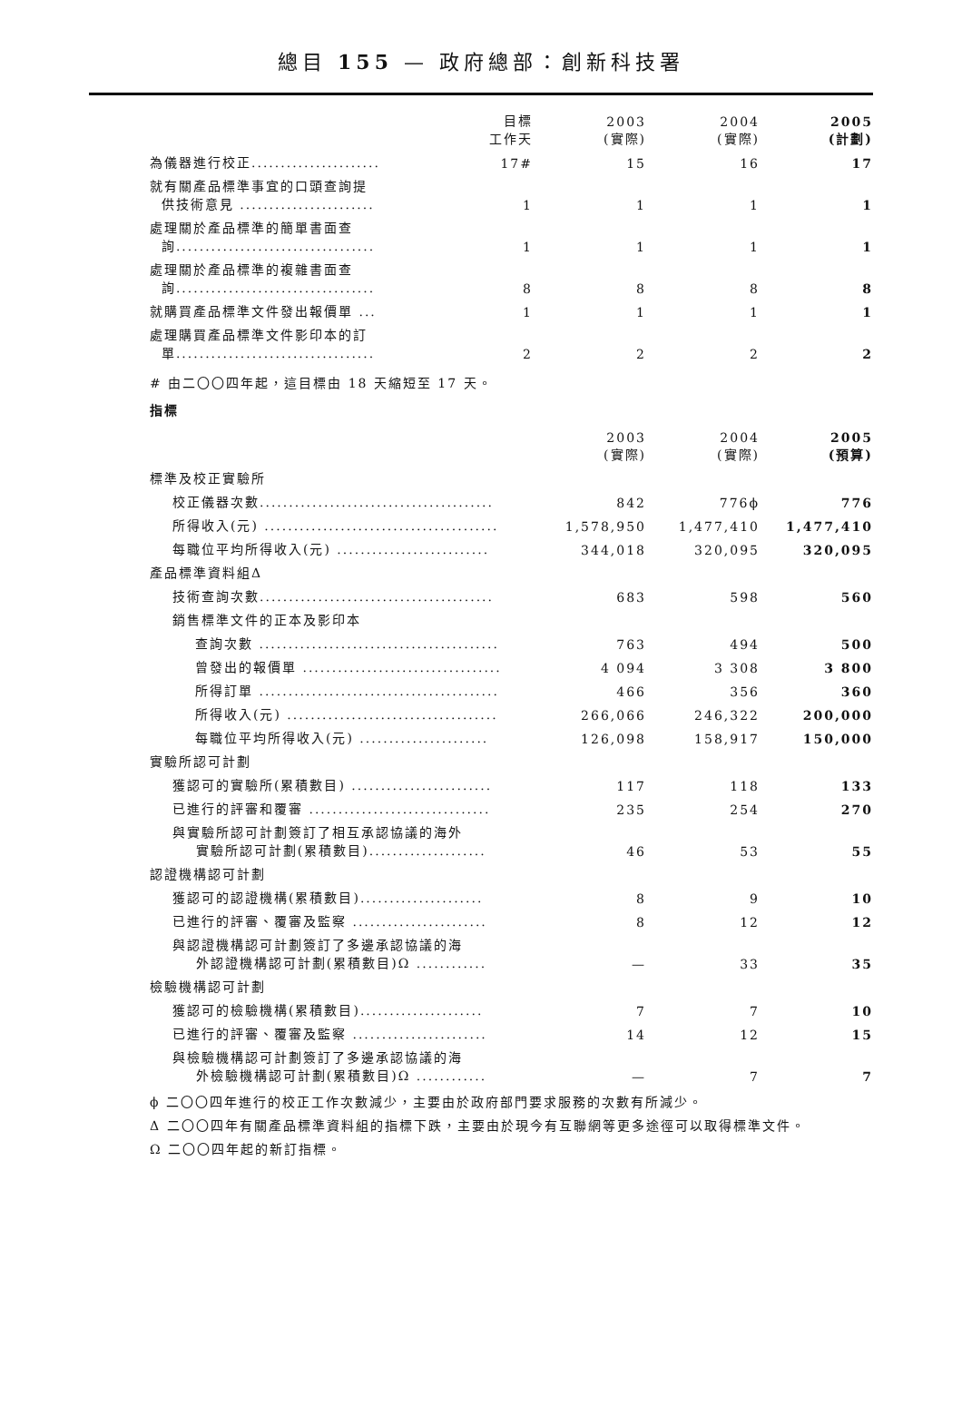總目 155 — 政府總部：創新科技署
| | 目標 工作天 | 2003 (實際) | 2004 (實際) | 2005 (計劃) |
| --- | --- | --- | --- | --- |
| 為儀器進行校正...................... | 17# | 15 | 16 | 17 |
| 就有關產品標準事宜的口頭查詢提 供技術意見 ....................... | 1 | 1 | 1 | 1 |
| 處理關於產品標準的簡單書面查 詢.................................. | 1 | 1 | 1 | 1 |
| 處理關於產品標準的複雜書面查 詢.................................. | 8 | 8 | 8 | 8 |
| 就購買產品標準文件發出報價單 ... | 1 | 1 | 1 | 1 |
| 處理購買產品標準文件影印本的訂 單.................................. | 2 | 2 | 2 | 2 |
# 由二〇〇四年起，這目標由 18 天縮短至 17 天。
指標
| | 2003 (實際) | 2004 (實際) | 2005 (預算) |
| --- | --- | --- | --- |
| 標準及校正實驗所 | | | |
| 校正儀器次數........................................ | 842 | 776ϕ | 776 |
| 所得收入(元) ........................................ | 1,578,950 | 1,477,410 | 1,477,410 |
| 每職位平均所得收入(元) .......................... | 344,018 | 320,095 | 320,095 |
| 產品標準資料組Δ | | | |
| 技術查詢次數........................................ | 683 | 598 | 560 |
| 銷售標準文件的正本及影印本 | | | |
| 查詢次數 ......................................... | 763 | 494 | 500 |
| 曾發出的報價單 .................................. | 4 094 | 3 308 | 3 800 |
| 所得訂單 ......................................... | 466 | 356 | 360 |
| 所得收入(元) .................................... | 266,066 | 246,322 | 200,000 |
| 每職位平均所得收入(元) ...................... | 126,098 | 158,917 | 150,000 |
| 實驗所認可計劃 | | | |
| 獲認可的實驗所(累積數目) ........................ | 117 | 118 | 133 |
| 已進行的評審和覆審 ............................... | 235 | 254 | 270 |
| 與實驗所認可計劃簽訂了相互承認協議的海外 實驗所認可計劃(累積數目).................... | 46 | 53 | 55 |
| 認證機構認可計劃 | | | |
| 獲認可的認證機構(累積數目)..................... | 8 | 9 | 10 |
| 已進行的評審、覆審及監察 ....................... | 8 | 12 | 12 |
| 與認證機構認可計劃簽訂了多邊承認協議的海 外認證機構認可計劃(累積數目)Ω ............ | — | 33 | 35 |
| 檢驗機構認可計劃 | | | |
| 獲認可的檢驗機構(累積數目)..................... | 7 | 7 | 10 |
| 已進行的評審、覆審及監察 ....................... | 14 | 12 | 15 |
| 與檢驗機構認可計劃簽訂了多邊承認協議的海 外檢驗機構認可計劃(累積數目)Ω ............ | — | 7 | 7 |
ϕ 二〇〇四年進行的校正工作次數減少，主要由於政府部門要求服務的次數有所減少。
Δ 二〇〇四年有關產品標準資料組的指標下跌，主要由於現今有互聯網等更多途徑可以取得標準文件。
Ω 二〇〇四年起的新訂指標。